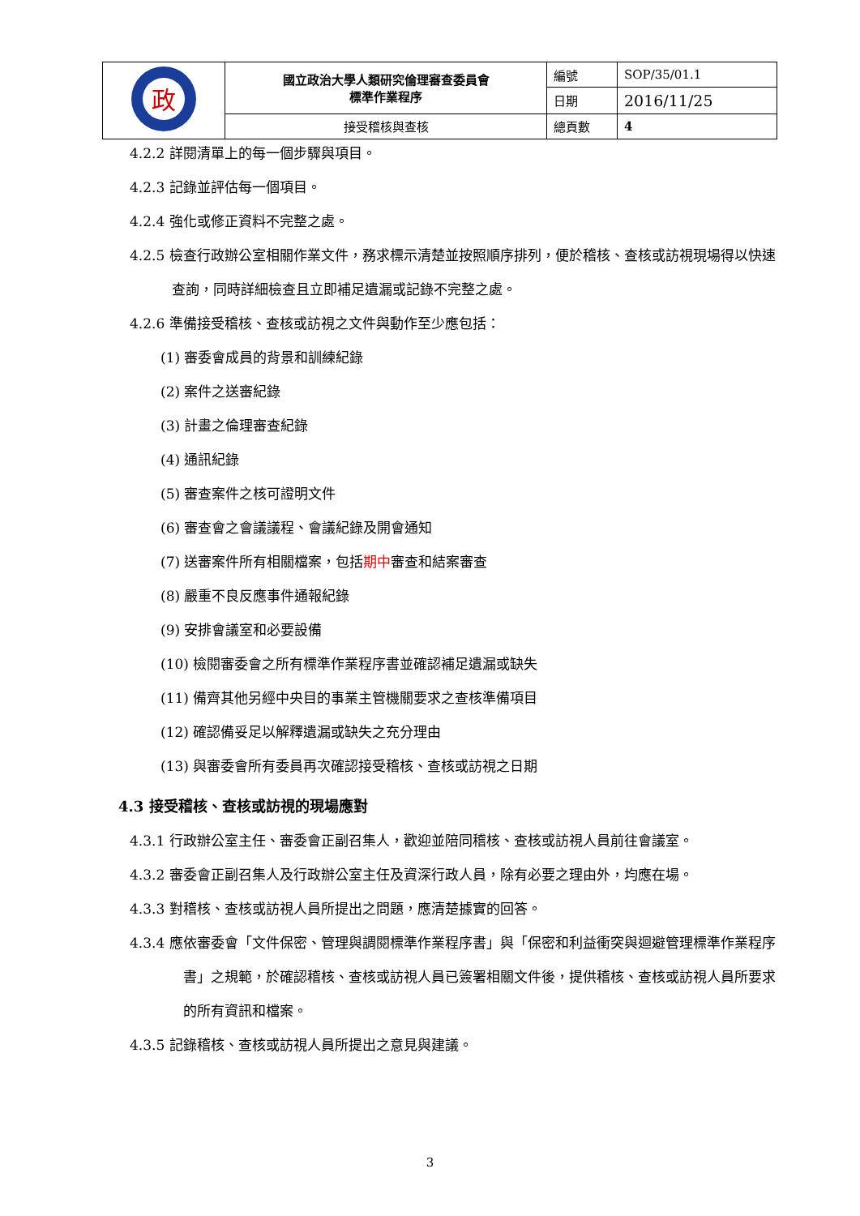| 政 | 國立政治大學人類研究倫理審查委員會 標準作業程序 | 編號 | SOP/35/01.1 |
| | | 日期 | 2016/11/25 |
| | 接受稽核與查核 | 總頁數 | 4 |
4.2.2 詳閱清單上的每一個步驟與項目。
4.2.3 記錄並評估每一個項目。
4.2.4 強化或修正資料不完整之處。
4.2.5 檢查行政辦公室相關作業文件，務求標示清楚並按照順序排列，便於稽核、查核或訪視現場得以快速查詢，同時詳細檢查且立即補足遺漏或記錄不完整之處。
4.2.6 準備接受稽核、查核或訪視之文件與動作至少應包括：
(1) 審委會成員的背景和訓練紀錄
(2) 案件之送審紀錄
(3) 計畫之倫理審查紀錄
(4) 通訊紀錄
(5) 審查案件之核可證明文件
(6) 審查會之會議議程、會議紀錄及開會通知
(7) 送審案件所有相關檔案，包括期中審查和結案審查
(8) 嚴重不良反應事件通報紀錄
(9) 安排會議室和必要設備
(10) 檢閱審委會之所有標準作業程序書並確認補足遺漏或缺失
(11) 備齊其他另經中央目的事業主管機關要求之查核準備項目
(12) 確認備妥足以解釋遺漏或缺失之充分理由
(13) 與審委會所有委員再次確認接受稽核、查核或訪視之日期
4.3 接受稽核、查核或訪視的現場應對
4.3.1 行政辦公室主任、審委會正副召集人，歡迎並陪同稽核、查核或訪視人員前往會議室。
4.3.2 審委會正副召集人及行政辦公室主任及資深行政人員，除有必要之理由外，均應在場。
4.3.3 對稽核、查核或訪視人員所提出之問題，應清楚據實的回答。
4.3.4 應依審委會「文件保密、管理與調閱標準作業程序書」與「保密和利益衝突與迴避管理標準作業程序書」之規範，於確認稽核、查核或訪視人員已簽署相關文件後，提供稽核、查核或訪視人員所要求的所有資訊和檔案。
4.3.5 記錄稽核、查核或訪視人員所提出之意見與建議。
3